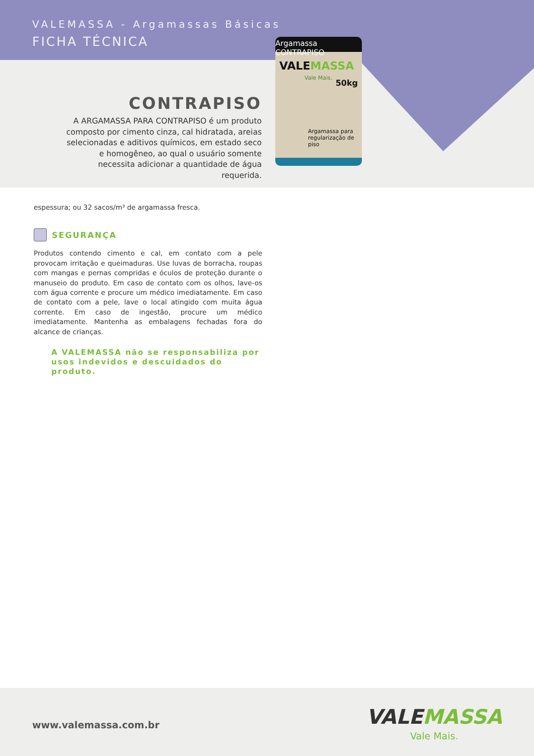VALEMASSA - Argamassas Básicas
FICHA TÉCNICA
Argamassa CONTRAPISO
VALEMASSA
Vale Mais.
50kg
Argamassa para regularização de piso
CONTRAPISO
A ARGAMASSA PARA CONTRAPISO é um produto composto por cimento cinza, cal hidratada, areias selecionadas e aditivos químicos, em estado seco e homogêneo, ao qual o usuário somente necessita adicionar a quantidade de água requerida.
espessura; ou 32 sacos/m³ de argamassa fresca.
SEGURANÇA
Produtos contendo cimento e cal, em contato com a pele provocam irritação e queimaduras. Use luvas de borracha, roupas com mangas e pernas compridas e óculos de proteção durante o manuseio do produto. Em caso de contato com os olhos, lave-os com água corrente e procure um médico imediatamente. Em caso de contato com a pele, lave o local atingido com muita água corrente. Em caso de ingestão, procure um médico imediatamente. Mantenha as embalagens fechadas fora do alcance de crianças.
A VALEMASSA não se responsabiliza por usos indevidos e descuidados do produto.
www.valemassa.com.br VALEMASSA
Vale Mais.